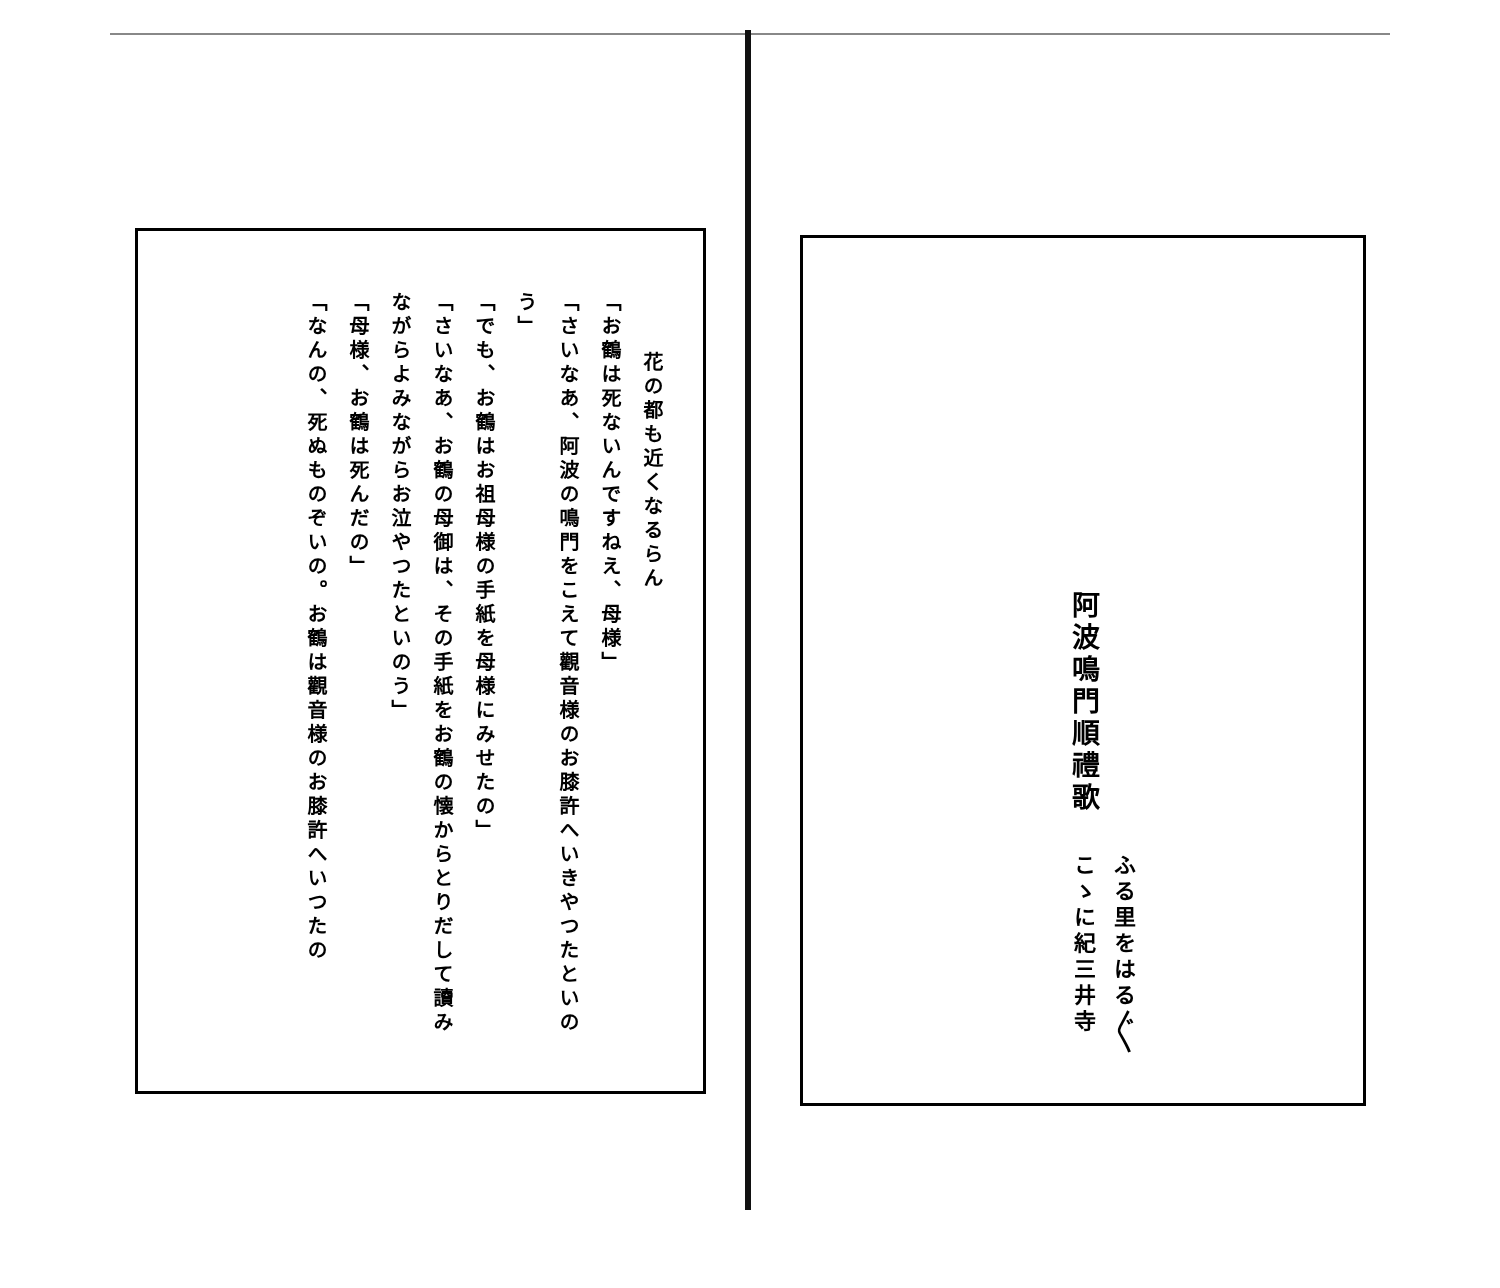ふる里をはる〴〵
こゝに紀三井寺
阿波鳴門順禮歌
花の都も近くなるらん
「お鶴は死ないんですねえ、母様」
「さいなあ、阿波の鳴門をこえて觀音様のお膝許へいきやつたといのう」
「でも、お鶴はお祖母様の手紙を母様にみせたの」
「さいなあ、お鶴の母御は、その手紙をお鶴の懐からとりだして讀みながらよみながらお泣やつたといのう」
「母様、お鶴は死んだの」
「なんの、死ぬものぞいの。お鶴は觀音様のお膝許へいつたの